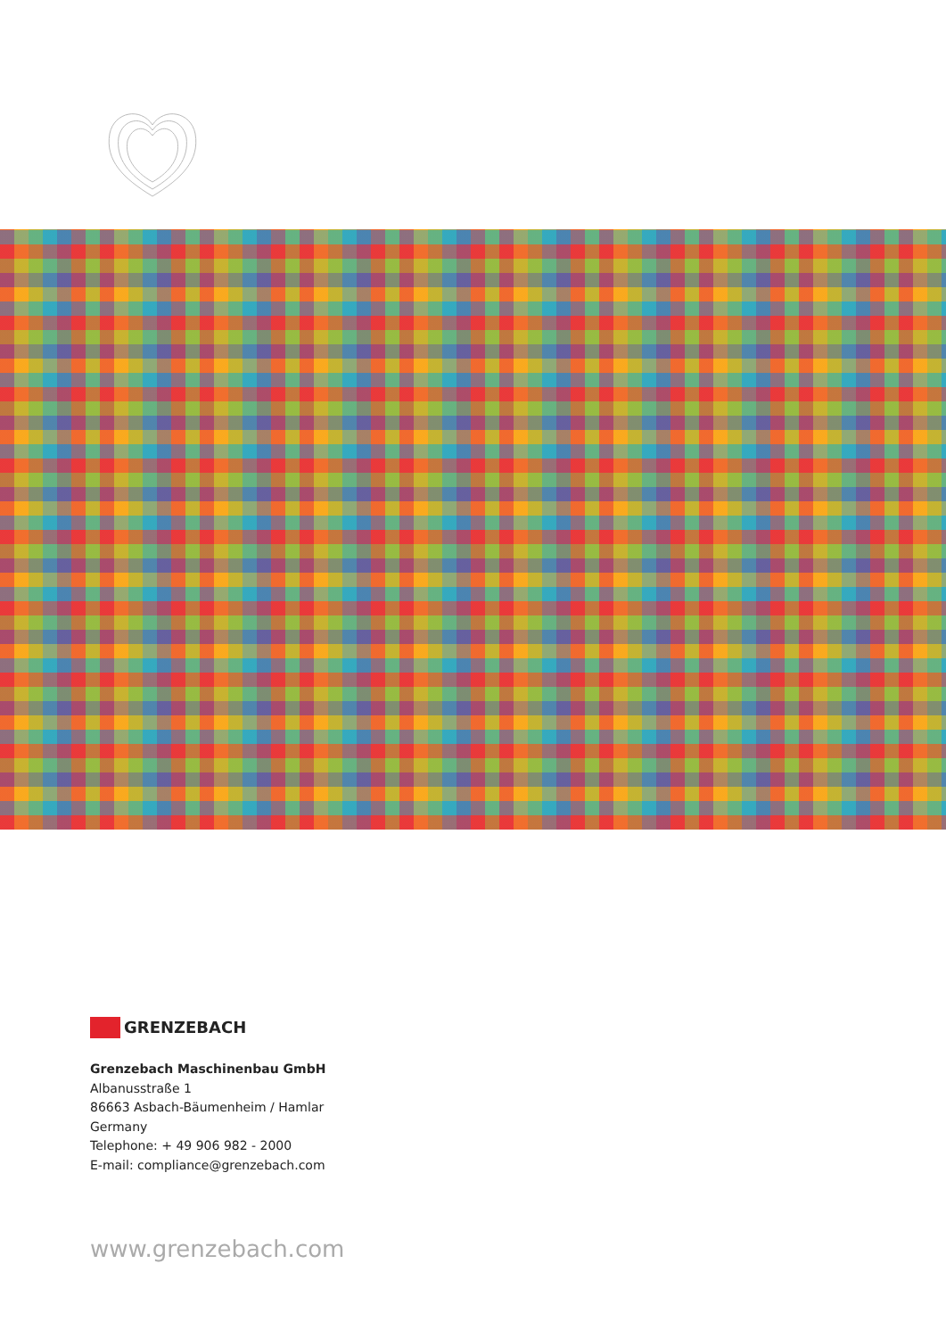GRENZEBACH
Grenzebach Maschinenbau GmbH
Albanusstraße 1
86663 Asbach-Bäumenheim / Hamlar
Germany
Telephone: + 49 906 982 - 2000
E-mail: compliance@grenzebach.com
www.grenzebach.com